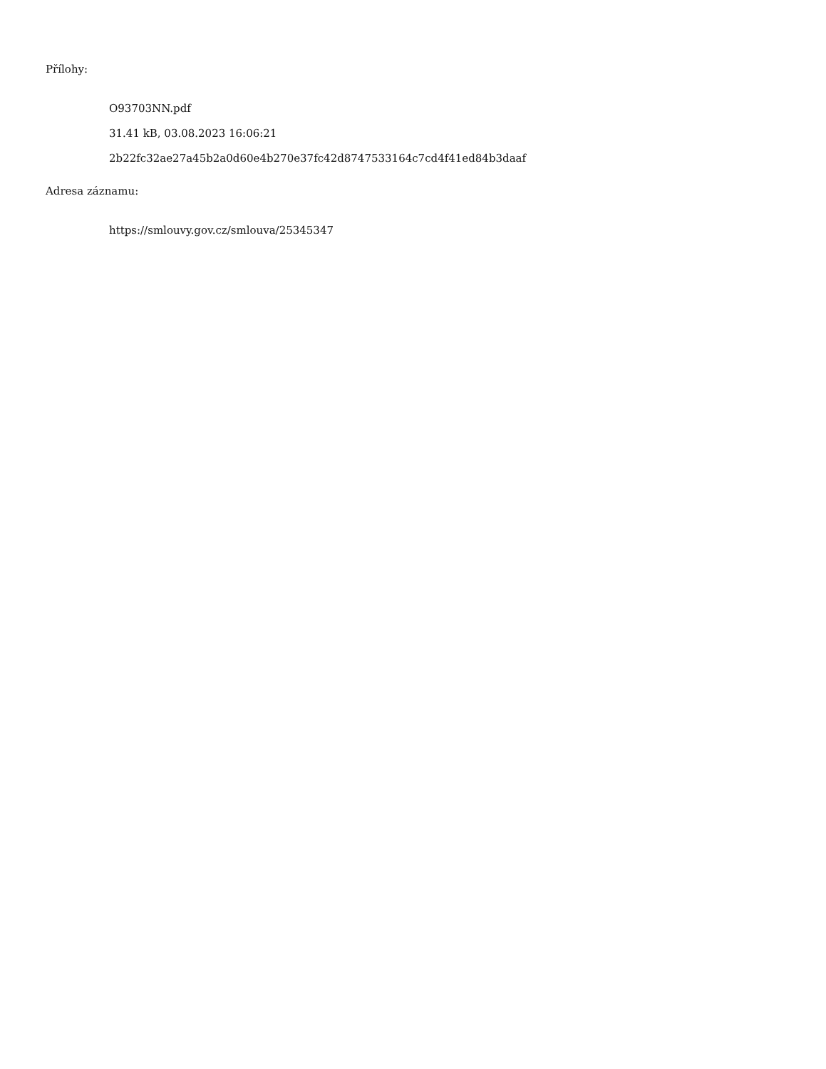Přílohy:
O93703NN.pdf
31.41 kB, 03.08.2023 16:06:21
2b22fc32ae27a45b2a0d60e4b270e37fc42d8747533164c7cd4f41ed84b3daaf
Adresa záznamu:
https://smlouvy.gov.cz/smlouva/25345347